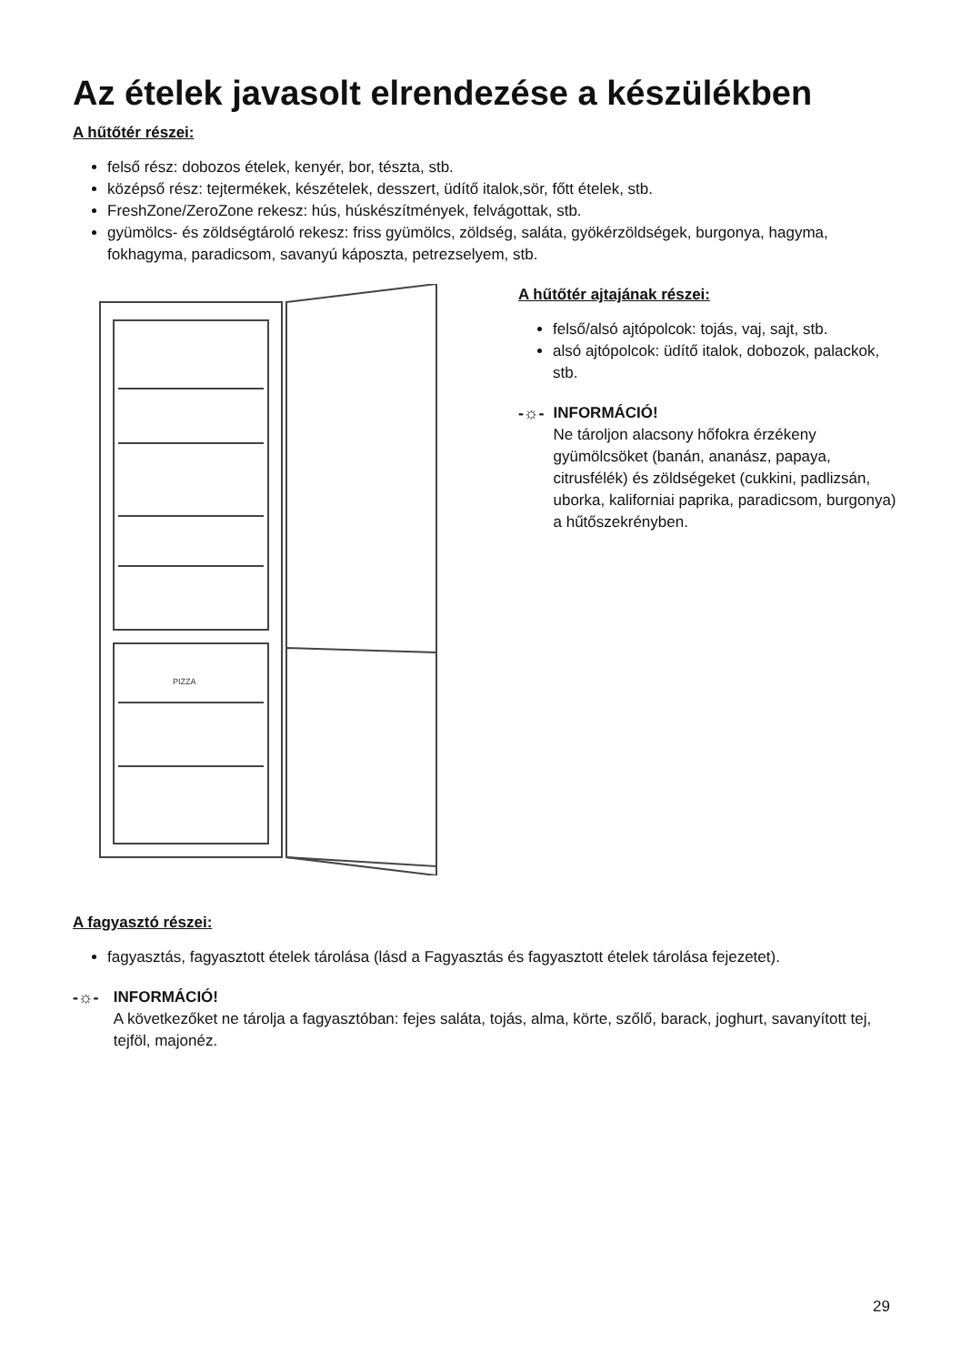Az ételek javasolt elrendezése a készülékben
A hűtőtér részei:
felső rész: dobozos ételek, kenyér, bor, tészta, stb.
középső rész: tejtermékek, készételek, desszert, üdítő italok,sör, főtt ételek, stb.
FreshZone/ZeroZone rekesz: hús, húskészítmények, felvágottak, stb.
gyümölcs- és zöldségtároló rekesz: friss gyümölcs, zöldség, saláta, gyökérzöldségek, burgonya, hagyma, fokhagyma, paradicsom, savanyú káposzta, petrezselyem, stb.
PIZZA
A hűtőtér ajtajának részei:
felső/alsó ajtópolcok: tojás, vaj, sajt, stb.
alsó ajtópolcok: üdítő italok, dobozok, palackok, stb.
-☼- INFORMÁCIÓ!
Ne tároljon alacsony hőfokra érzékeny gyümölcsöket (banán, ananász, papaya, citrusfélék) és zöldségeket (cukkini, padlizsán, uborka, kaliforniai paprika, paradicsom, burgonya) a hűtőszekrényben.
A fagyasztó részei:
fagyasztás, fagyasztott ételek tárolása (lásd a Fagyasztás és fagyasztott ételek tárolása fejezetet).
-☼- INFORMÁCIÓ!
A következőket ne tárolja a fagyasztóban: fejes saláta, tojás, alma, körte, szőlő, barack, joghurt, savanyított tej, tejföl, majonéz.
29